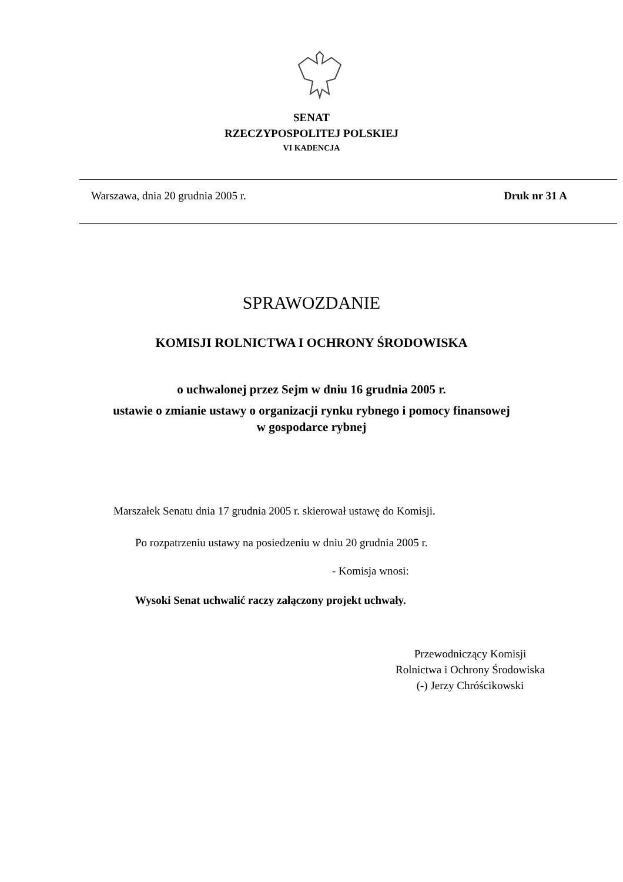SENAT
RZECZYPOSPOLITEJ POLSKIEJ
VI KADENCJA
Warszawa, dnia 20 grudnia 2005 r. Druk nr 31 A
SPRAWOZDANIE
KOMISJI ROLNICTWA I OCHRONY ŚRODOWISKA
o uchwalonej przez Sejm w dniu 16 grudnia 2005 r.
ustawie o zmianie ustawy o organizacji rynku rybnego i pomocy finansowej
w gospodarce rybnej
Marszałek Senatu dnia 17 grudnia 2005 r. skierował ustawę do Komisji.
Po rozpatrzeniu ustawy na posiedzeniu w dniu 20 grudnia 2005 r.
- Komisja wnosi:
Wysoki Senat uchwalić raczy załączony projekt uchwały.
Przewodniczący Komisji
Rolnictwa i Ochrony Środowiska
(-) Jerzy Chróścikowski